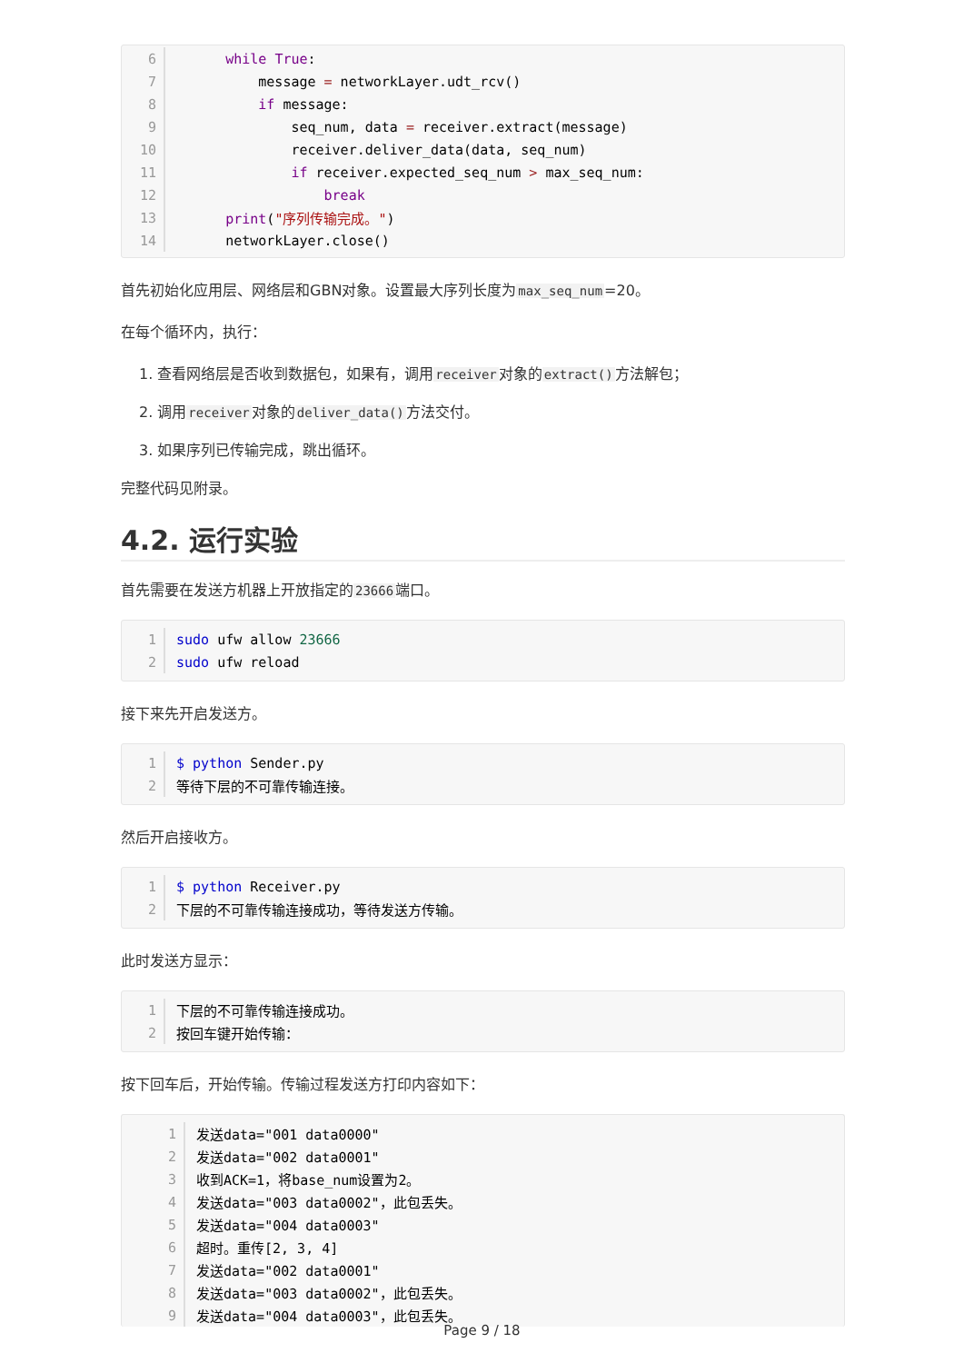| 6 | while True : |
| 7 | message = networkLayer.udt_rcv() |
| 8 | if message: |
| 9 | seq_num, data = receiver.extract(message) |
| 10 | receiver.deliver_data(data, seq_num) |
| 11 | if receiver.expected_seq_num > max_seq_num: |
| 12 | break |
| 13 | print ( "序列传输完成。" ) |
| 14 | networkLayer.close() |
首先初始化应用层、网络层和GBN对象。设置最大序列长度为max_seq_num=20。
在每个循环内，执行：
1. 查看网络层是否收到数据包，如果有，调用receiver对象的extract()方法解包；
2. 调用receiver对象的deliver_data()方法交付。
3. 如果序列已传输完成，跳出循环。
完整代码见附录。
4.2. 运行实验
首先需要在发送方机器上开放指定的23666端口。
| 1 | sudo ufw allow 23666 |
| 2 | sudo ufw reload |
接下来先开启发送方。
| 1 | $ python Sender.py |
| 2 | 等待下层的不可靠传输连接。 |
然后开启接收方。
| 1 | $ python Receiver.py |
| 2 | 下层的不可靠传输连接成功，等待发送方传输。 |
此时发送方显示：
| 1 | 下层的不可靠传输连接成功。 |
| 2 | 按回车键开始传输： |
按下回车后，开始传输。传输过程发送方打印内容如下：
| 1 | 发送data="001 data0000" |
| 2 | 发送data="002 data0001" |
| 3 | 收到ACK=1，将base_num设置为2。 |
| 4 | 发送data="003 data0002"，此包丢失。 |
| 5 | 发送data="004 data0003" |
| 6 | 超时。重传[2, 3, 4] |
| 7 | 发送data="002 data0001" |
| 8 | 发送data="003 data0002"，此包丢失。 |
| 9 | 发送data="004 data0003"，此包丢失。 |
Page 9 / 18